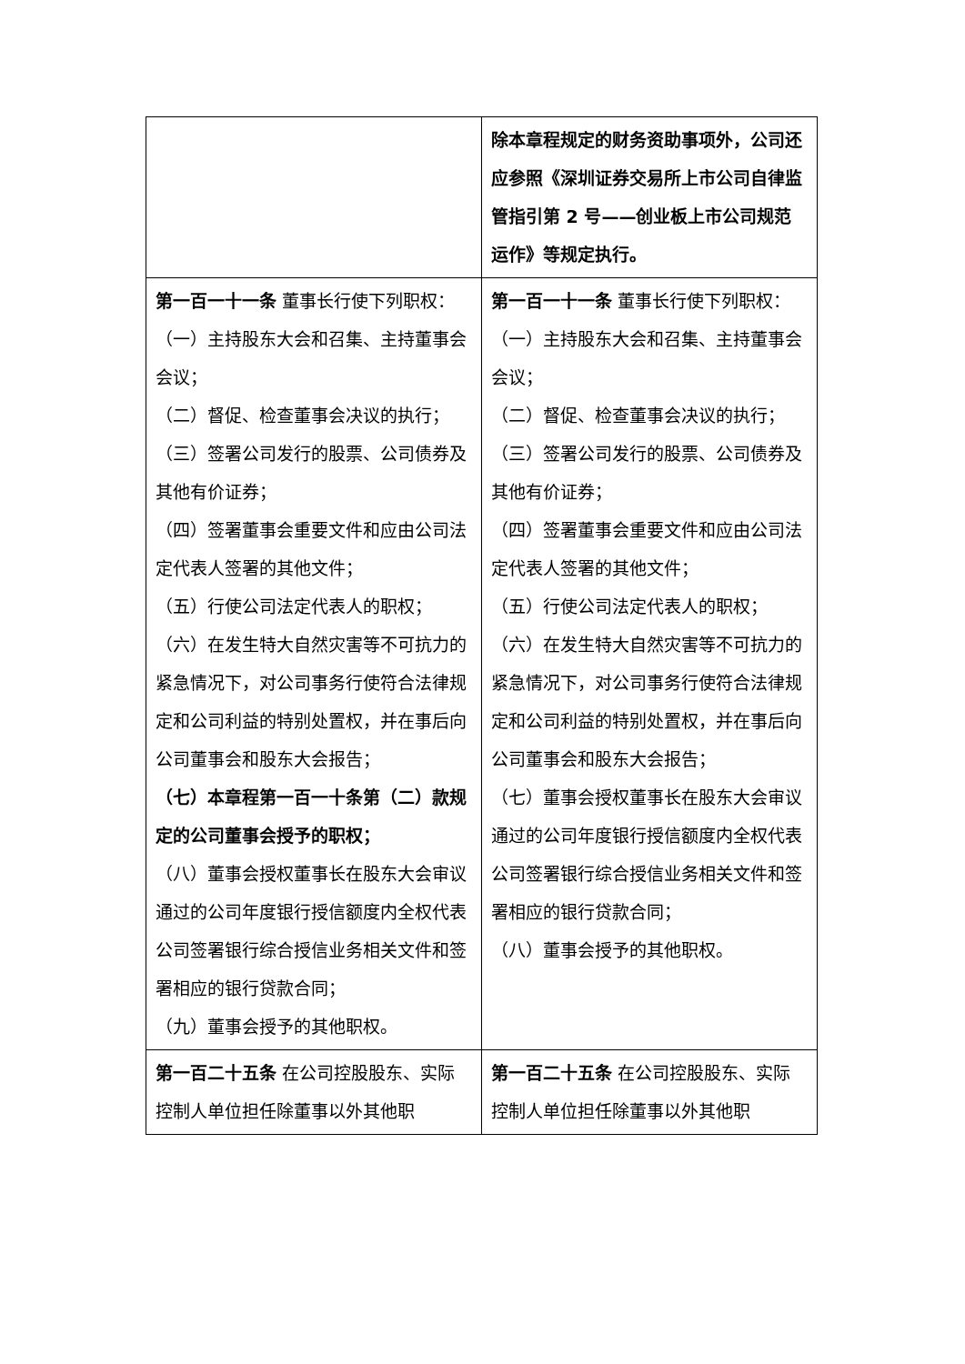| | 除本章程规定的财务资助事项外，公司还应参照《深圳证券交易所上市公司自律监管指引第 2 号——创业板上市公司规范运作》等规定执行。 |
| 第一百一十一条 董事长行使下列职权： （一）主持股东大会和召集、主持董事会会议； （二）督促、检查董事会决议的执行； （三）签署公司发行的股票、公司债券及其他有价证券； （四）签署董事会重要文件和应由公司法定代表人签署的其他文件； （五）行使公司法定代表人的职权； （六）在发生特大自然灾害等不可抗力的紧急情况下，对公司事务行使符合法律规定和公司利益的特别处置权，并在事后向公司董事会和股东大会报告； （七）本章程第一百一十条第（二）款规定的公司董事会授予的职权； （八）董事会授权董事长在股东大会审议通过的公司年度银行授信额度内全权代表公司签署银行综合授信业务相关文件和签署相应的银行贷款合同； （九）董事会授予的其他职权。 | 第一百一十一条 董事长行使下列职权： （一）主持股东大会和召集、主持董事会会议； （二）督促、检查董事会决议的执行； （三）签署公司发行的股票、公司债券及其他有价证券； （四）签署董事会重要文件和应由公司法定代表人签署的其他文件； （五）行使公司法定代表人的职权； （六）在发生特大自然灾害等不可抗力的紧急情况下，对公司事务行使符合法律规定和公司利益的特别处置权，并在事后向公司董事会和股东大会报告； （七）董事会授权董事长在股东大会审议通过的公司年度银行授信额度内全权代表公司签署银行综合授信业务相关文件和签署相应的银行贷款合同； （八）董事会授予的其他职权。 |
| 第一百二十五条 在公司控股股东、实际控制人单位担任除董事以外其他职 | 第一百二十五条 在公司控股股东、实际控制人单位担任除董事以外其他职 |